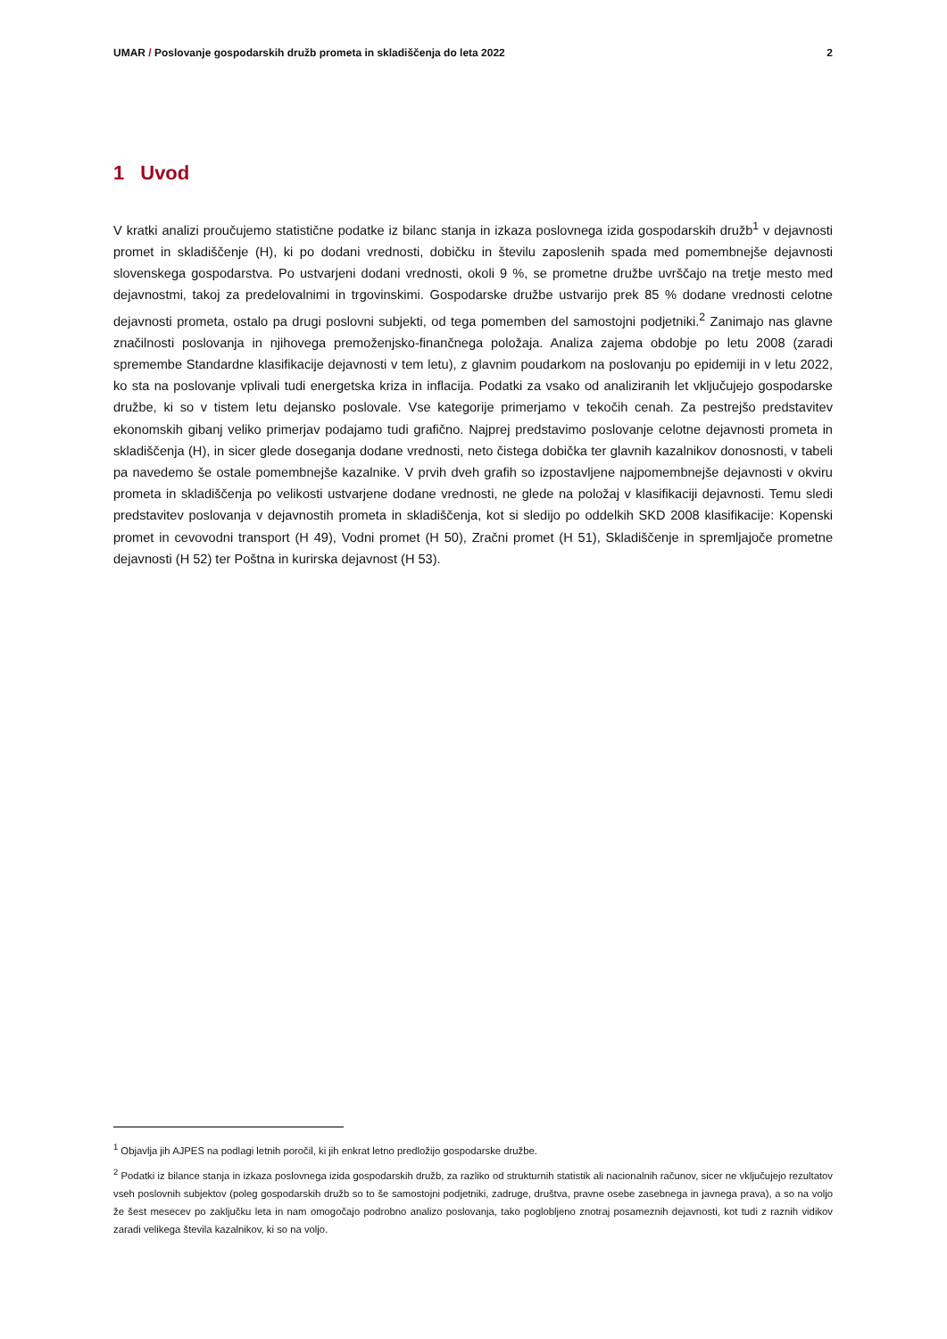UMAR / Poslovanje gospodarskih družb prometa in skladiščenja do leta 2022
2
1 Uvod
V kratki analizi proučujemo statistične podatke iz bilanc stanja in izkaza poslovnega izida gospodarskih družb<sup>1</sup> v dejavnosti promet in skladiščenje (H), ki po dodani vrednosti, dobičku in številu zaposlenih spada med pomembnejše dejavnosti slovenskega gospodarstva. Po ustvarjeni dodani vrednosti, okoli 9 %, se prometne družbe uvrščajo na tretje mesto med dejavnostmi, takoj za predelovalnimi in trgovinskimi. Gospodarske družbe ustvarijo prek 85 % dodane vrednosti celotne dejavnosti prometa, ostalo pa drugi poslovni subjekti, od tega pomemben del samostojni podjetniki.<sup>2</sup> Zanimajo nas glavne značilnosti poslovanja in njihovega premoženjsko-finančnega položaja. Analiza zajema obdobje po letu 2008 (zaradi spremembe Standardne klasifikacije dejavnosti v tem letu), z glavnim poudarkom na poslovanju po epidemiji in v letu 2022, ko sta na poslovanje vplivali tudi energetska kriza in inflacija. Podatki za vsako od analiziranih let vključujejo gospodarske družbe, ki so v tistem letu dejansko poslovale. Vse kategorije primerjamo v tekočih cenah. Za pestrejšo predstavitev ekonomskih gibanj veliko primerjav podajamo tudi grafično. Najprej predstavimo poslovanje celotne dejavnosti prometa in skladiščenja (H), in sicer glede doseganja dodane vrednosti, neto čistega dobička ter glavnih kazalnikov donosnosti, v tabeli pa navedemo še ostale pomembnejše kazalnike. V prvih dveh grafih so izpostavljene najpomembnejše dejavnosti v okviru prometa in skladiščenja po velikosti ustvarjene dodane vrednosti, ne glede na položaj v klasifikaciji dejavnosti. Temu sledi predstavitev poslovanja v dejavnostih prometa in skladiščenja, kot si sledijo po oddelkih SKD 2008 klasifikacije: Kopenski promet in cevovodni transport (H 49), Vodni promet (H 50), Zračni promet (H 51), Skladiščenje in spremljajoče prometne dejavnosti (H 52) ter Poštna in kurirska dejavnost (H 53).
<sup>1</sup> Objavlja jih AJPES na podlagi letnih poročil, ki jih enkrat letno predložijo gospodarske družbe.
<sup>2</sup> Podatki iz bilance stanja in izkaza poslovnega izida gospodarskih družb, za razliko od strukturnih statistik ali nacionalnih računov, sicer ne vključujejo rezultatov vseh poslovnih subjektov (poleg gospodarskih družb so to še samostojni podjetniki, zadruge, društva, pravne osebe zasebnega in javnega prava), a so na voljo že šest mesecev po zaključku leta in nam omogočajo podrobno analizo poslovanja, tako poglobljeno znotraj posameznih dejavnosti, kot tudi z raznih vidikov zaradi velikega števila kazalnikov, ki so na voljo.